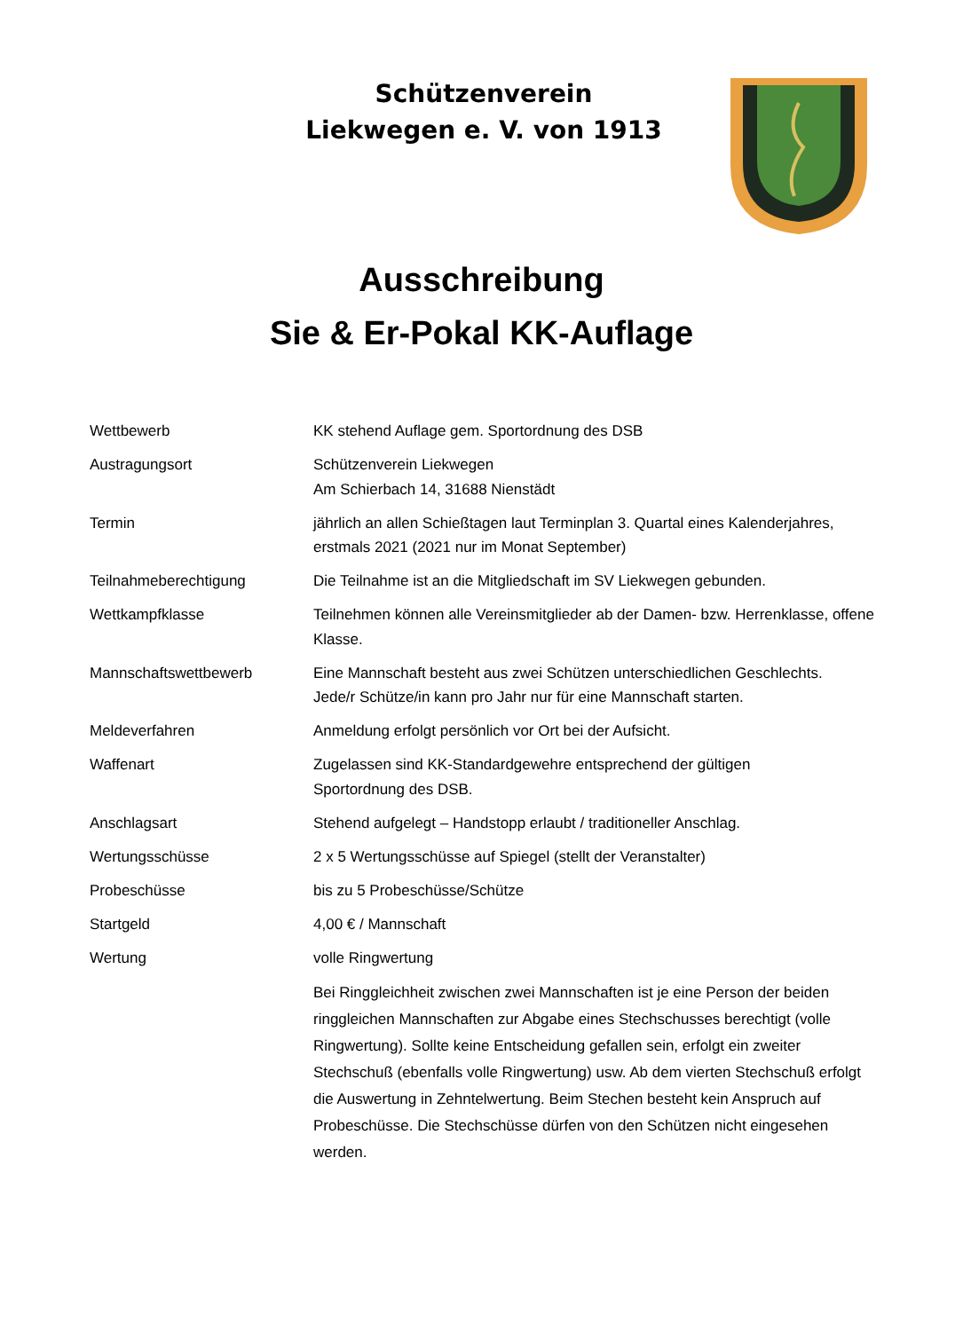Schützenverein
Liekwegen e. V. von 1913
Ausschreibung
Sie & Er-Pokal KK-Auflage
Wettbewerb KK stehend Auflage gem. Sportordnung des DSB
Austragungsort Schützenverein Liekwegen
Am Schierbach 14, 31688 Nienstädt
Termin jährlich an allen Schießtagen laut Terminplan 3. Quartal eines Kalenderjahres, erstmals 2021 (2021 nur im Monat September)
Teilnahmeberechtigung Die Teilnahme ist an die Mitgliedschaft im SV Liekwegen gebunden.
Wettkampfklasse Teilnehmen können alle Vereinsmitglieder ab der Damen- bzw. Herrenklasse, offene Klasse.
Mannschaftswettbewerb Eine Mannschaft besteht aus zwei Schützen unterschiedlichen Geschlechts.
Jede/r Schütze/in kann pro Jahr nur für eine Mannschaft starten.
Meldeverfahren Anmeldung erfolgt persönlich vor Ort bei der Aufsicht.
Waffenart Zugelassen sind KK-Standardgewehre entsprechend der gültigen
Sportordnung des DSB.
Anschlagsart Stehend aufgelegt – Handstopp erlaubt / traditioneller Anschlag.
Wertungsschüsse 2 x 5 Wertungsschüsse auf Spiegel (stellt der Veranstalter)
Probeschüsse bis zu 5 Probeschüsse/Schütze
Startgeld 4,00 € / Mannschaft
Wertung volle Ringwertung
Bei Ringgleichheit zwischen zwei Mannschaften ist je eine Person der beiden ringgleichen Mannschaften zur Abgabe eines Stechschusses berechtigt (volle Ringwertung). Sollte keine Entscheidung gefallen sein, erfolgt ein zweiter Stechschuß (ebenfalls volle Ringwertung) usw. Ab dem vierten Stechschuß erfolgt die Auswertung in Zehntelwertung. Beim Stechen besteht kein Anspruch auf Probeschüsse. Die Stechschüsse dürfen von den Schützen nicht eingesehen werden.